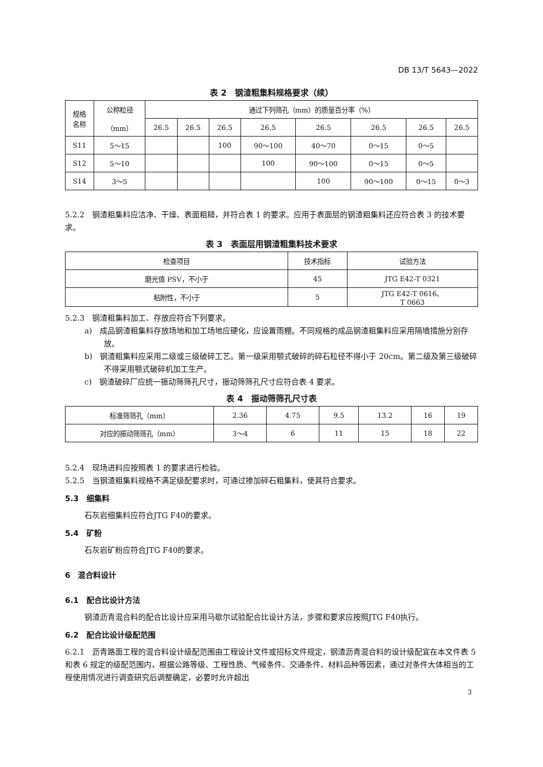DB 13/T 5643—2022
表 2　钢渣粗集料规格要求（续）
| 规格 名称 | 公称粒径 （mm） | 通过下列筛孔（mm）的质量百分率（%） | | | | | | | |
| --- | --- | --- | --- | --- | --- | --- | --- | --- | --- |
| | | 26.5 | 26.5 | 26.5 | 26.5 | 26.5 | 26.5 | 26.5 | 26.5 |
| S11 | 5～15 | | | 100 | 90～100 | 40～70 | 0～15 | 0～5 | |
| S12 | 5～10 | | | | 100 | 90～100 | 0～15 | 0～5 | |
| S14 | 3～5 | | | | | 100 | 90～100 | 0～15 | 0～3 |
5.2.2　钢渣粗集料应洁净、干燥、表面粗糙，并符合表 1 的要求。应用于表面层的钢渣粗集料还应符合表 3 的技术要求。
表 3　表面层用钢渣粗集料技术要求
| 检查项目 | 技术指标 | 试验方法 |
| --- | --- | --- |
| 磨光值 PSV，不小于 | 45 | JTG E42-T 0321 |
| 粘附性，不小于 | 5 | JTG E42-T 0616、 T 0663 |
5.2.3　钢渣粗集料加工、存放应符合下列要求。
a)　成品钢渣粗集料存放场地和加工场地应硬化，应设置雨棚。不同规格的成品钢渣粗集料应采用隔墙措施分别存放。
b)　钢渣粗集料应采用二级或三级破碎工艺。第一级采用颚式破碎的碎石粒径不得小于 20cm。第二级及第三级破碎不得采用颚式破碎机加工生产。
c)　钢渣破碎厂应统一振动筛筛孔尺寸，振动筛筛孔尺寸应符合表 4 要求。
表 4　振动筛筛孔尺寸表
| 标准筛筛孔（mm） | 2.36 | 4.75 | 9.5 | 13.2 | 16 | 19 |
| 对应的振动筛筛孔（mm） | 3～4 | 6 | 11 | 15 | 18 | 22 |
5.2.4　现场进料应按照表 1 的要求进行检验。
5.2.5　当钢渣粗集料规格不满足级配要求时，可通过掺加碎石粗集料，使其符合要求。
5.3　细集料
石灰岩细集料应符合JTG F40的要求。
5.4　矿粉
石灰岩矿粉应符合JTG F40的要求。
6　混合料设计
6.1　配合比设计方法
钢渣沥青混合料的配合比设计应采用马歇尔试验配合比设计方法，步骤和要求应按照JTG F40执行。
6.2　配合比设计级配范围
6.2.1　沥青路面工程的混合料设计级配范围由工程设计文件或招标文件规定，钢渣沥青混合料的设计级配宜在本文件表 5 和表 6 规定的级配范围内，根据公路等级、工程性质、气候条件、交通条件、材料品种等因素，通过对条件大体相当的工程使用情况进行调查研究后调整确定，必要时允许超出
3